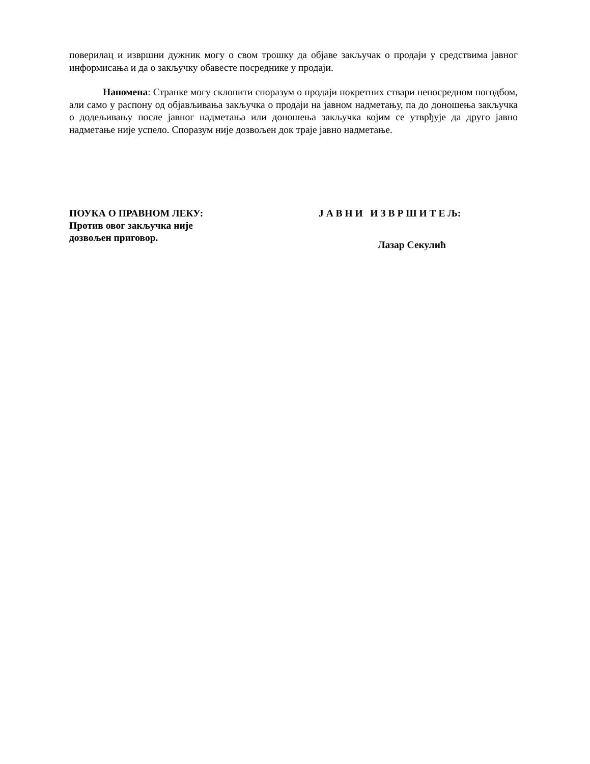поверилац и извршни дужник могу о свом трошку да објаве закључак о продаји у средствима јавног информисања и да о закључку обавесте посреднике у продаји.
Напомена: Странке могу склопити споразум о продаји покретних ствари непосредном погодбом, али само у распону од објављивања закључка о продаји на јавном надметању, па до доношења закључка о додељивању после јавног надметања или доношења закључка којим се утврђује да друго јавно надметање није успело. Споразум није дозвољен док траје јавно надметање.
ПОУКА О ПРАВНОМ ЛЕКУ:
Против овог закључка није
дозвољен приговор.
Ј А В Н И И З В Р Ш И Т Е Љ:
Лазар Секулић